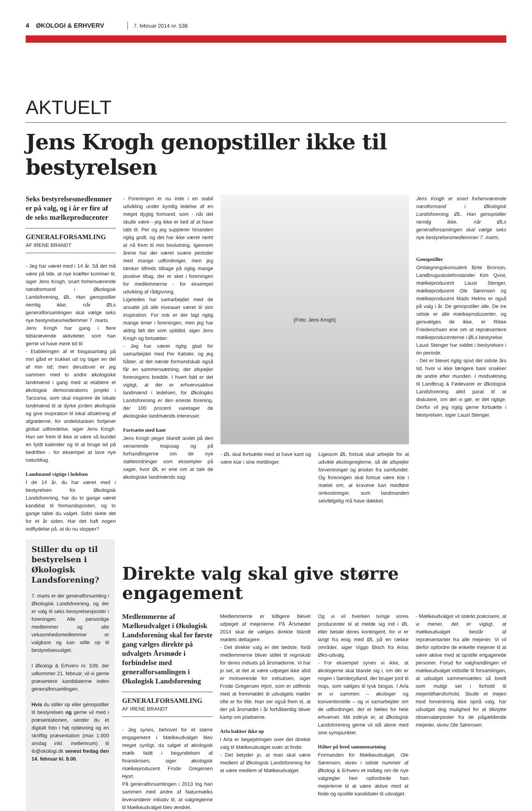4 ØKOLOGI & ERHVERV 7. februar 2014 nr. 538
AKTUELT
Jens Krogh genopstiller ikke til bestyrelsen
Seks bestyrelsesmedlemmer er på valg, og i år er fire af de seks mælkeproducenter
GENERALFORSAMLING
AF IRENE BRANDT
- Jeg har været med i 14 år. Så det må være på tide, at nye kræfter kommer til, siger Jens Krogh, snart forhenværende næstformand i Økologisk Landsforening, ØL. Han genopstiller nemlig ikke, når ØLs generalforsamlingen skal vælge seks nye bestyrelsesmedlemmer 7. marts.
Jens Krogh har gang i flere tidskrævende aktiviteter, som han gerne vil have mere tid til:
- Etableringen af et biogasanlæg på min gård er trukket ud og tager en del af min tid; men derudover er jeg sammen med to andre økologiske landmænd i gang med at etablere et økologisk demonstrations projekt i Tanzania, som skal inspirere de lokale landmænd til at dyrke jorden økologisk og give inspiration til lokal afsætning af afgrøderne, for andelstanken fortjener global udbredelse, siger Jens Krogh. Han ser frem til ikke at være så bundet en fyldt kalender og til at bruge tid på bedriften - for eksempel at lave nye naturtiltag.
Landmænd vigtige i ledelsen
I de 14 år, du har været med i bestyrelsen for Økologisk Landsforening, har du to gange været kandidat til formandsposten, og to gange tabte du valget. Sidst skete det for et år siden. Har det haft nogen indflydelse på, at du nu stopper?
- Foreningen er nu inde i en stabil udvikling under kyndig ledelse af en meget dygtig formand, som - når det skulle være - jeg ikke er ked af at have tabt til. Per og jeg supplerer hinanden rigtig godt, og det har ikke været nemt at nå frem til min beslutning. Igennem årene har der været svære perioder med mange udfordringer, men jeg tænker tilfreds tilbage på rigtig mange positive tiltag, der er sket i foreningen for medlemmerne - for eksempel udvikling af rådgivning,
Ligeledes har samarbejdet med de ansatte på alle niveauer været til stor inspiration. For nok er der lagt rigtig mange timer i foreningen, men jeg har aldrig følt det som spildtid, siger Jens Krogh og fortsætter:
- Jeg har været rigtig glad for samarbejdet med Per Kølster, og jeg håber, at det næste formandskab også får en sammensætning, der afspejler foreningens bredde. I hvert fald er det vigtigt, at der er erhvervsaktive landmænd i ledelsen, for Økologiks Landsforening er den eneste forening, der 100 procent varetager de økologiske landmænds interesser.
Fortsætte med kant
Jens Krogh peger blandt andet på den verserende majssag og på forhandlingerne om de nye støtteordninger som eksempler på sager, hvor ØL er ene om at tale de økologiske landmænds sag:
[Foto: Jens Krogh]
- ØL skal fortsætte med at have kant og være klar i sine meldinger.
Ligesom ØL fortsat skal arbejde for at udvikle økologireglerne, så de afspejler forventninger og ønsker fra samfundet. Og foreningen skal fortsat være klar i mælet om, at kravene kan medføre omkostninger, som landmanden selvfølgelig må have dækket.
Jens Krogh er snart forhenværende næstformand i Økologisk Landsforening, ØL. Han genopstiller nemlig ikke, når ØLs generalforsamlingen skal vælge seks nye bestyrelsesmedlemmer 7. marts.
Genopstiller
Omlægningskonsulent Birte Brorson, Landbrugsskoleforstander Kim Qvist, mælkeproducent Laust Stenger, mælkeproducent Ole Sørensen og mælkeproducent Mads Helms er også på valg i år. De genopstiller alle. De tre sidste er alle mælkeproducenter, og genvælges de ikke, er Rikke Friederichsen ene om at repræsentere mælkeproducenterne i ØLs bestyrelse.
Laust Stenger har siddet i bestyrelsen i én periode.
- Det er blevet rigtig sjovt det sidste års tid, hvor vi ikke længere bare snakker de andre efter munden. I modsætning til Landbrug & Fødevarer er Økologisk Landsforening altid parat til at diskutere, om det vi gør, er det rigtige. Derfor vil jeg rigtig gerne fortsætte i bestyrelsen, siger Laust Stenger.
Stiller du op til bestyrelsen i Økologisk Landsforening?
7. marts er der generalforsamling i Økologisk Landsforening, og der er valg til seks bestyrelsesposter i foreningen. Alle personlige medlemmer og alle virksomhedsmedlemmer er valgbare og kan stille op til bestyrelsesvalget.
I Økologi & Erhverv nr. 539, der udkommer 21. februar, vil vi gerne præsentere kandidaterne inden generalforsamlingen.
Hvis du stiller op eller genopstiller til bestyrelsen og gerne vil med i præsentationen, sender du et digitalt foto i høj opløsning og en skriftlig præsentation (max 1.000 anslag inkl. mellemrum) til ib@okologi.dk senest fredag den 14. februar kl. 8.00.
Direkte valg skal give større engagement
Medlemmerne af Mælkeudvalget i Økologisk Landsforening skal for første gang vælges direkte på udvalgets Årsmøde i forbindelse med generalforsamlingen i Økologisk Landsforening
GENERALFORSAMLING
AF IRENE BRANDT
- Jeg synes, behovet for et større engagement i Mælkeudvalget blev meget synligt, da salget af økologisk mælk faldt i begyndelsen af finanskrisen, siger økologisk mælkeproducent Frode Gregersen Hjort.
På generalforsamlingen i 2013 tog han sammen med andre af Naturmælks leverandører initiativ til, at valgreglerne til Mælkeudvalget blev ændret.
Medlemmerne er tidligere blevet udpeget af mejerierne. På Årsmødet 2014 skal de vælges direkte blandt mødets deltagere.
- Det direkte valg er det bedste, fordi medlemmerne bliver stillet til regnskab for deres indsats på årsmøderne. Vi har jo set, at det at være udpeget ikke altid er motiverende for indsatsen, siger Frode Gregersen Hjort, som er utilfreds med at fremmødet til udvalgets møder ofte er for lille. Han ser også frem til, at der på årsmødet i år forhåbentlig bliver kamp om pladserne.
Arla bakker ikke op
I Arla er begejstringen over det direkte valg til Mælkeudvalget svær at finde:
- Det betyder jo, at man skal være medlem af Økologisk Landsforening for at være medlem af Mælkeudvalget.
Og vi vil hverken tvinge vores producenter til at melde sig ind i ØL eller betale deres kontingent, for vi er langt fra enig med ØL på en række områder, siger Viggo Bloch fra Arlas Øko-udvalg.
- For eksempel synes vi ikke, at økologerne skal blande sig i, om der er nogen i Sønderjylland, der bruger jord til majs, som sælges til tysk biogas. I Arla er vi sammen – økologer og konventionelle – og vi samarbejder om de udfordringer, der er fælles for hele erhvervet. Mit indtryk er, at Økologisk Landsforening gerne vil stå alene med sine synspunkter.
Håber på bred sammensætning
Formanden for Mælkeudvalget, Ole Sørensen, skrev i sidste nummer af Økologi & Erhverv et indlæg om de nye valgregler heri opfordrede han mejerierne til at være aktive med at finde og opstille kandidater til udvalget.
- Mælkeudvalget vil stærkt præcisere, at vi mener, det er vigtigt, at mælkeudvalget består af repræsentanter fra alle mejerier. Vi vil derfor opfordre de enkelte mejerier til at være aktive med at opstille engagerede personer. Forud for valghandlingen vil mælkeudvalget indstille til forsamlingen, at udvalget sammensættes så bredt som muligt set i forhold til mejeritilhørsforhold. Skulle et mejeri mod forventning ikke opnå valg, har udvalget dog mulighed for at tilknytte observatørposter fra de pågældende mejerier, skrev Ole Sørensen.